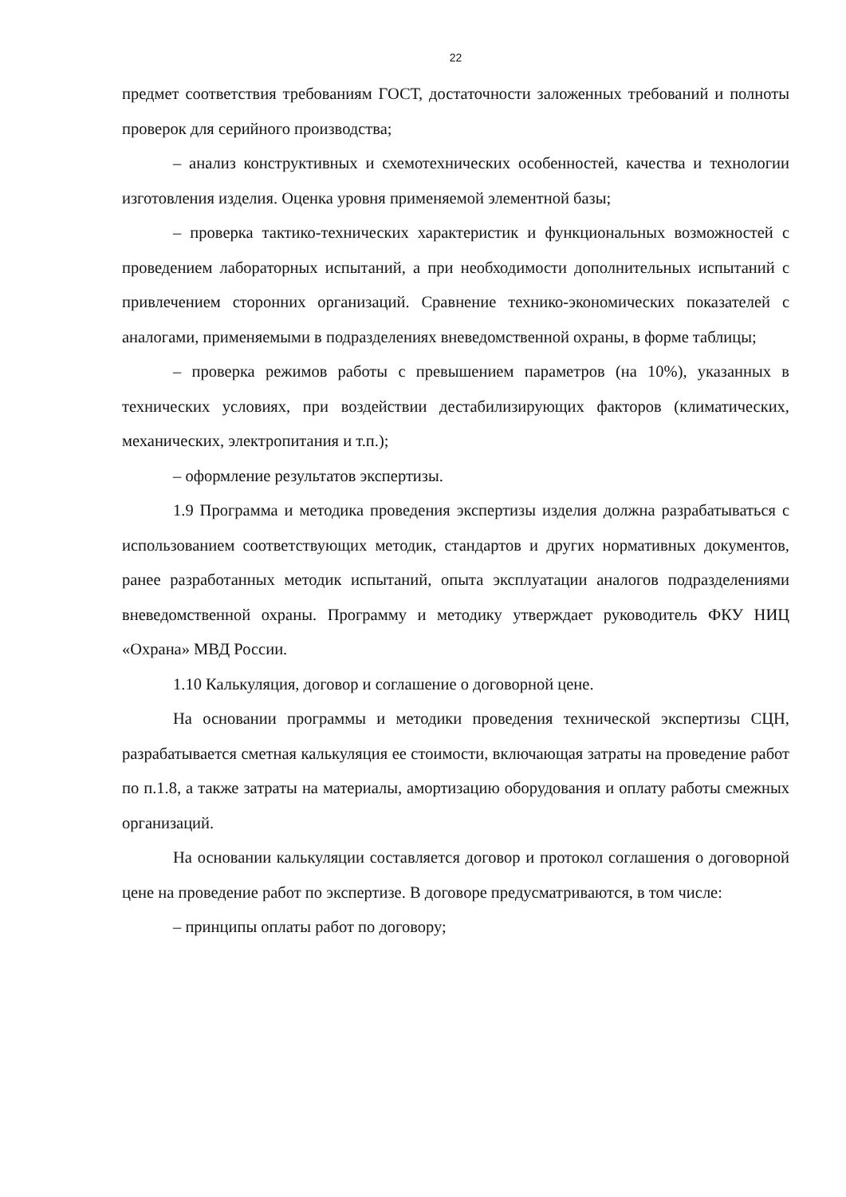22
предмет соответствия требованиям ГОСТ, достаточности заложенных требований и полноты проверок для серийного производства;
– анализ конструктивных и схемотехнических особенностей, качества и технологии изготовления изделия. Оценка уровня применяемой элементной базы;
– проверка тактико-технических характеристик и функциональных возможностей с проведением лабораторных испытаний, а при необходимости дополнительных испытаний с привлечением сторонних организаций. Сравнение технико-экономических показателей с аналогами, применяемыми в подразделениях вневедомственной охраны, в форме таблицы;
– проверка режимов работы с превышением параметров (на 10%), указанных в технических условиях, при воздействии дестабилизирующих факторов (климатических, механических, электропитания и т.п.);
– оформление результатов экспертизы.
1.9 Программа и методика проведения экспертизы изделия должна разрабатываться с использованием соответствующих методик, стандартов и других нормативных документов, ранее разработанных методик испытаний, опыта эксплуатации аналогов подразделениями вневедомственной охраны. Программу и методику утверждает руководитель ФКУ НИЦ «Охрана» МВД России.
1.10 Калькуляция, договор и соглашение о договорной цене.
На основании программы и методики проведения технической экспертизы СЦН, разрабатывается сметная калькуляция ее стоимости, включающая затраты на проведение работ по п.1.8, а также затраты на материалы, амортизацию оборудования и оплату работы смежных организаций.
На основании калькуляции составляется договор и протокол соглашения о договорной цене на проведение работ по экспертизе. В договоре предусматриваются, в том числе:
– принципы оплаты работ по договору;